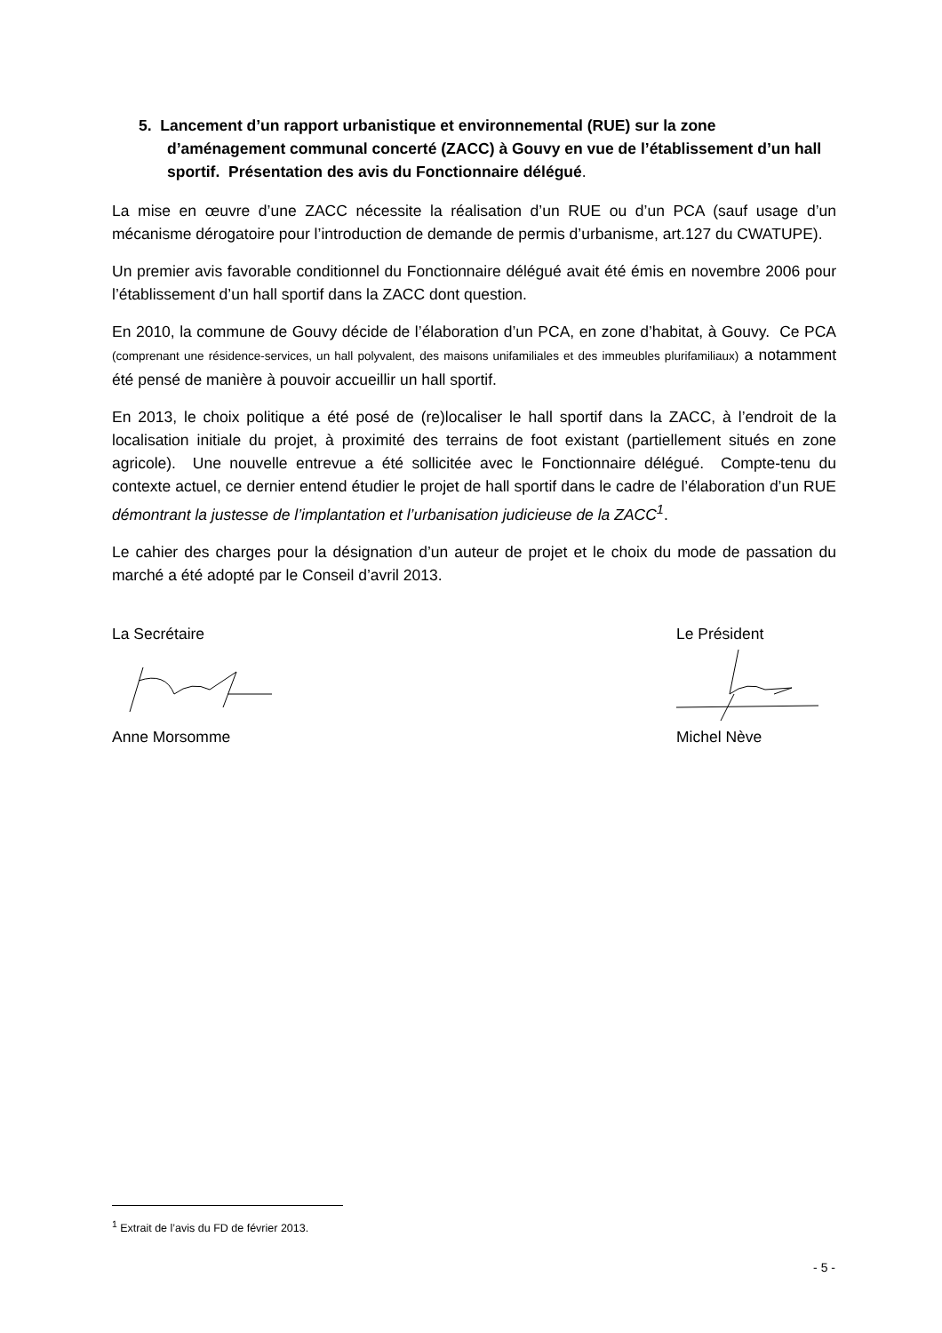5. Lancement d’un rapport urbanistique et environnemental (RUE) sur la zone d’aménagement communal concerté (ZACC) à Gouvy en vue de l’établissement d’un hall sportif. Présentation des avis du Fonctionnaire délégué.
La mise en œuvre d’une ZACC nécessite la réalisation d’un RUE ou d’un PCA (sauf usage d’un mécanisme dérogatoire pour l’introduction de demande de permis d’urbanisme, art.127 du CWATUPE).
Un premier avis favorable conditionnel du Fonctionnaire délégué avait été émis en novembre 2006 pour l’établissement d’un hall sportif dans la ZACC dont question.
En 2010, la commune de Gouvy décide de l’élaboration d’un PCA, en zone d’habitat, à Gouvy. Ce PCA (comprenant une résidence-services, un hall polyvalent, des maisons unifamiliales et des immeubles plurifamiliaux) a notamment été pensé de manière à pouvoir accueillir un hall sportif.
En 2013, le choix politique a été posé de (re)localiser le hall sportif dans la ZACC, à l’endroit de la localisation initiale du projet, à proximité des terrains de foot existant (partiellement situés en zone agricole). Une nouvelle entrevue a été sollicitée avec le Fonctionnaire délégué. Compte-tenu du contexte actuel, ce dernier entend étudier le projet de hall sportif dans le cadre de l’élaboration d’un RUE démontrant la justesse de l’implantation et l’urbanisation judicieuse de la ZACC<sup>1</sup>.
Le cahier des charges pour la désignation d’un auteur de projet et le choix du mode de passation du marché a été adopté par le Conseil d’avril 2013.
La Secrétaire
Anne Morsomme
Le Président
Michel Nève
<sup>1</sup> Extrait de l’avis du FD de février 2013.
- 5 -